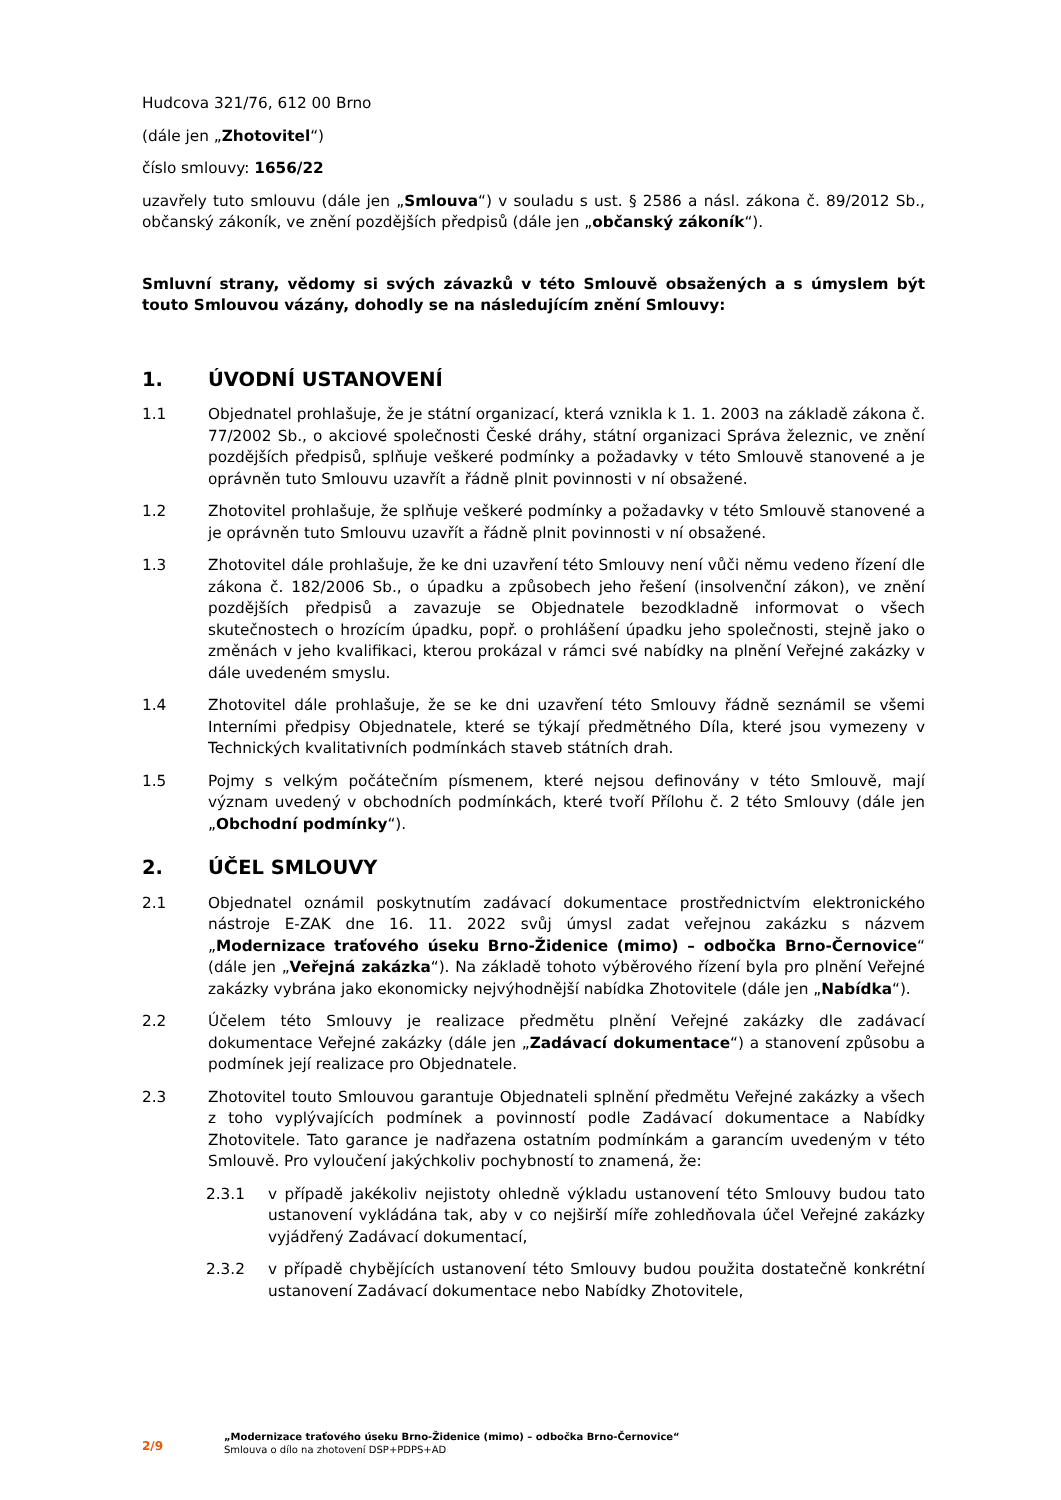Hudcova 321/76, 612 00 Brno
(dále jen „Zhotovitel“)
číslo smlouvy: 1656/22
uzavřely tuto smlouvu (dále jen „Smlouva“) v souladu s ust. § 2586 a násl. zákona č. 89/2012 Sb., občanský zákoník, ve znění pozdějších předpisů (dále jen „občanský zákoník“).
Smluvní strany, vědomy si svých závazků v této Smlouvě obsažených a s úmyslem být touto Smlouvou vázány, dohodly se na následujícím znění Smlouvy:
1. ÚVODNÍ USTANOVENÍ
1.1 Objednatel prohlašuje, že je státní organizací, která vznikla k 1. 1. 2003 na základě zákona č. 77/2002 Sb., o akciové společnosti České dráhy, státní organizaci Správa železnic, ve znění pozdějších předpisů, splňuje veškeré podmínky a požadavky v této Smlouvě stanovené a je oprávněn tuto Smlouvu uzavřít a řádně plnit povinnosti v ní obsažené.
1.2 Zhotovitel prohlašuje, že splňuje veškeré podmínky a požadavky v této Smlouvě stanovené a je oprávněn tuto Smlouvu uzavřít a řádně plnit povinnosti v ní obsažené.
1.3 Zhotovitel dále prohlašuje, že ke dni uzavření této Smlouvy není vůči němu vedeno řízení dle zákona č. 182/2006 Sb., o úpadku a způsobech jeho řešení (insolvenční zákon), ve znění pozdějších předpisů a zavazuje se Objednatele bezodkladně informovat o všech skutečnostech o hrozícím úpadku, popř. o prohlášení úpadku jeho společnosti, stejně jako o změnách v jeho kvalifikaci, kterou prokázal v rámci své nabídky na plnění Veřejné zakázky v dále uvedeném smyslu.
1.4 Zhotovitel dále prohlašuje, že se ke dni uzavření této Smlouvy řádně seznámil se všemi Interními předpisy Objednatele, které se týkají předmětného Díla, které jsou vymezeny v Technických kvalitativních podmínkách staveb státních drah.
1.5 Pojmy s velkým počátečním písmenem, které nejsou definovány v této Smlouvě, mají význam uvedený v obchodních podmínkách, které tvoří Přílohu č. 2 této Smlouvy (dále jen „Obchodní podmínky“).
2. ÚČEL SMLOUVY
2.1 Objednatel oznámil poskytnutím zadávací dokumentace prostřednictvím elektronického nástroje E-ZAK dne 16. 11. 2022 svůj úmysl zadat veřejnou zakázku s názvem „Modernizace traťového úseku Brno-Židenice (mimo) – odbočka Brno-Černovice“ (dále jen „Veřejná zakázka“). Na základě tohoto výběrového řízení byla pro plnění Veřejné zakázky vybrána jako ekonomicky nejvýhodnější nabídka Zhotovitele (dále jen „Nabídka“).
2.2 Účelem této Smlouvy je realizace předmětu plnění Veřejné zakázky dle zadávací dokumentace Veřejné zakázky (dále jen „Zadávací dokumentace“) a stanovení způsobu a podmínek její realizace pro Objednatele.
2.3 Zhotovitel touto Smlouvou garantuje Objednateli splnění předmětu Veřejné zakázky a všech z toho vyplývajících podmínek a povinností podle Zadávací dokumentace a Nabídky Zhotovitele. Tato garance je nadřazena ostatním podmínkám a garancím uvedeným v této Smlouvě. Pro vyloučení jakýchkoliv pochybností to znamená, že:
2.3.1 v případě jakékoliv nejistoty ohledně výkladu ustanovení této Smlouvy budou tato ustanovení vykládána tak, aby v co nejširší míře zohledňovala účel Veřejné zakázky vyjádřený Zadávací dokumentací,
2.3.2 v případě chybějících ustanovení této Smlouvy budou použita dostatečně konkrétní ustanovení Zadávací dokumentace nebo Nabídky Zhotovitele,
2/9
„Modernizace traťového úseku Brno-Židenice (mimo) – odbočka Brno-Černovice“
Smlouva o dílo na zhotovení DSP+PDPS+AD